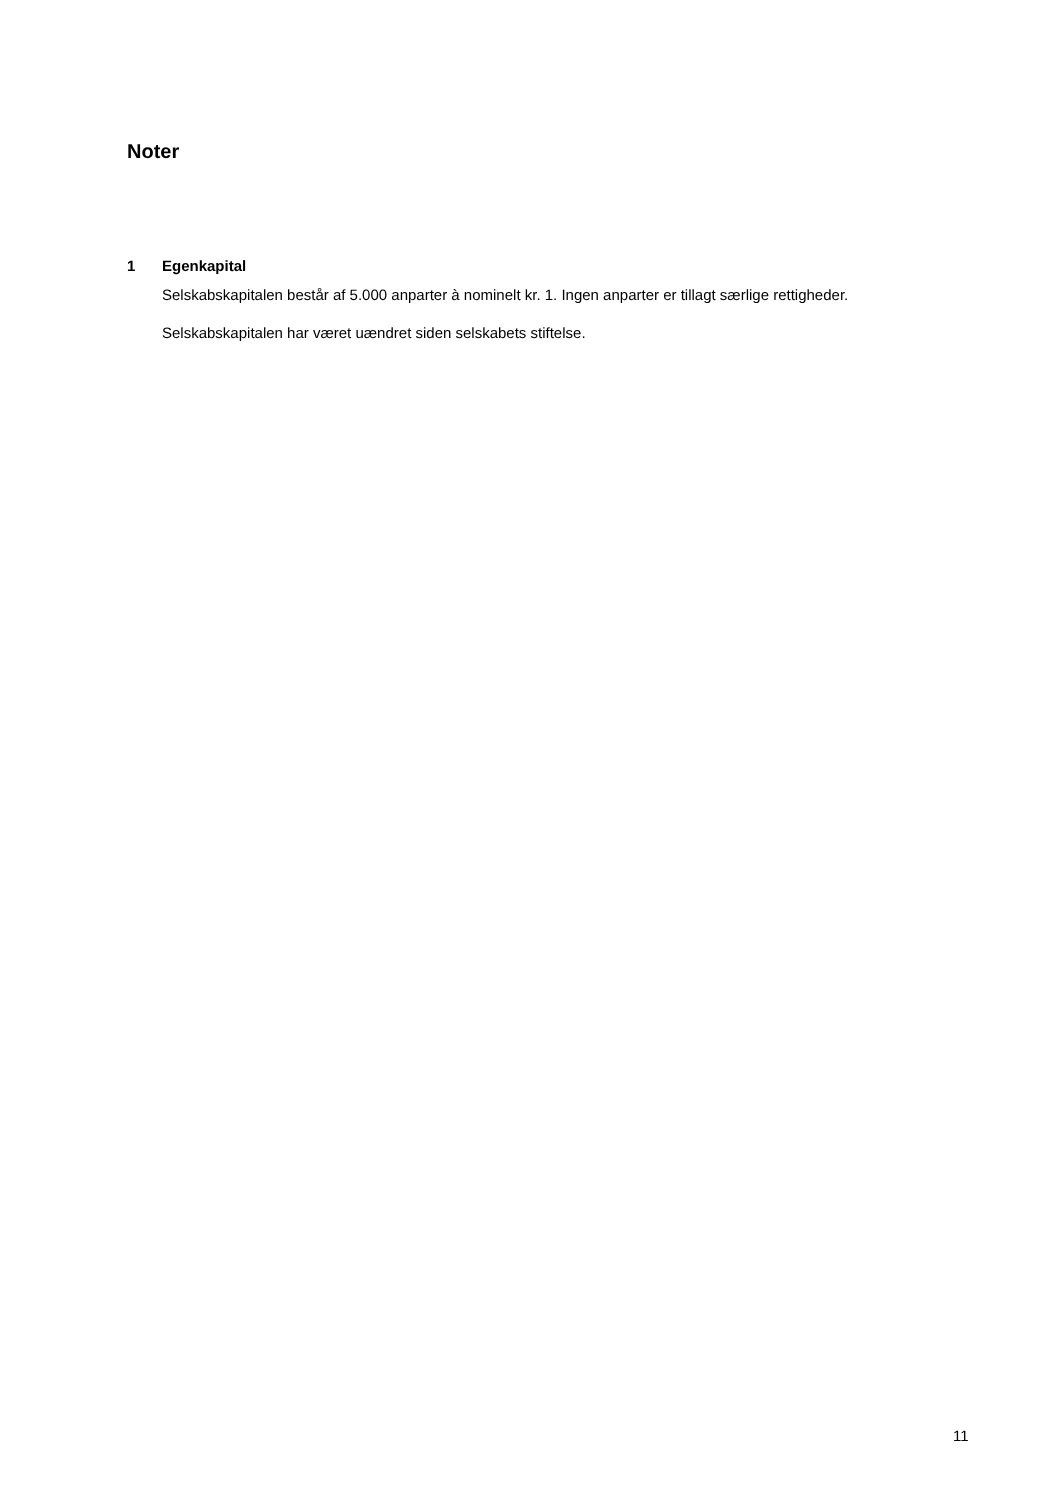Noter
1 Egenkapital
Selskabskapitalen består af 5.000 anparter à nominelt kr. 1. Ingen anparter er tillagt særlige rettigheder.
Selskabskapitalen har været uændret siden selskabets stiftelse.
11